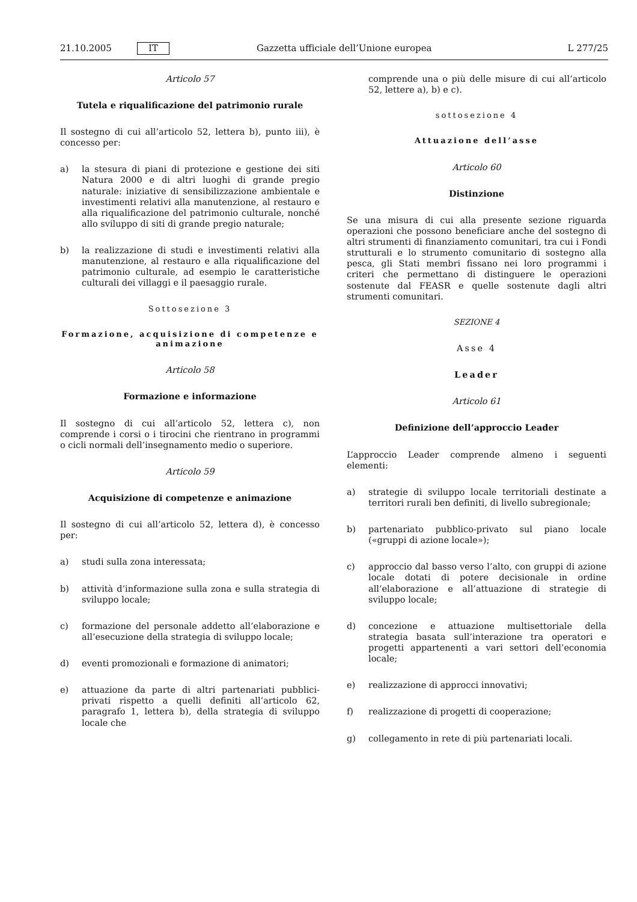21.10.2005 IT Gazzetta ufficiale dell’Unione europea L 277/25
Articolo 57
Tutela e riqualificazione del patrimonio rurale
Il sostegno di cui all’articolo 52, lettera b), punto iii), è concesso per:
a) la stesura di piani di protezione e gestione dei siti Natura 2000 e di altri luoghi di grande pregio naturale: iniziative di sensibilizzazione ambientale e investimenti relativi alla manutenzione, al restauro e alla riqualificazione del patrimonio culturale, nonché allo sviluppo di siti di grande pregio naturale;
b) la realizzazione di studi e investimenti relativi alla manutenzione, al restauro e alla riqualificazione del patrimonio culturale, ad esempio le caratteristiche culturali dei villaggi e il paesaggio rurale.
Sottosezione 3
Formazione, acquisizione di competenze e animazione
Articolo 58
Formazione e informazione
Il sostegno di cui all’articolo 52, lettera c), non comprende i corsi o i tirocini che rientrano in programmi o cicli normali dell’insegnamento medio o superiore.
Articolo 59
Acquisizione di competenze e animazione
Il sostegno di cui all’articolo 52, lettera d), è concesso per:
a) studi sulla zona interessata;
b) attività d’informazione sulla zona e sulla strategia di sviluppo locale;
c) formazione del personale addetto all’elaborazione e all’esecuzione della strategia di sviluppo locale;
d) eventi promozionali e formazione di animatori;
e) attuazione da parte di altri partenariati pubblici-privati rispetto a quelli definiti all’articolo 62, paragrafo 1, lettera b), della strategia di sviluppo locale che
comprende una o più delle misure di cui all’articolo 52, lettere a), b) e c).
sottosezione 4
Attuazione dell’asse
Articolo 60
Distinzione
Se una misura di cui alla presente sezione riguarda operazioni che possono beneficiare anche del sostegno di altri strumenti di finanziamento comunitari, tra cui i Fondi strutturali e lo strumento comunitario di sostegno alla pesca, gli Stati membri fissano nei loro programmi i criteri che permettano di distinguere le operazioni sostenute dal FEASR e quelle sostenute dagli altri strumenti comunitari.
SEZIONE 4
Asse 4
Leader
Articolo 61
Definizione dell’approccio Leader
L’approccio Leader comprende almeno i seguenti elementi:
a) strategie di sviluppo locale territoriali destinate a territori rurali ben definiti, di livello subregionale;
b) partenariato pubblico-privato sul piano locale («gruppi di azione locale»);
c) approccio dal basso verso l’alto, con gruppi di azione locale dotati di potere decisionale in ordine all’elaborazione e all’attuazione di strategie di sviluppo locale;
d) concezione e attuazione multisettoriale della strategia basata sull’interazione tra operatori e progetti appartenenti a vari settori dell’economia locale;
e) realizzazione di approcci innovativi;
f) realizzazione di progetti di cooperazione;
g) collegamento in rete di più partenariati locali.